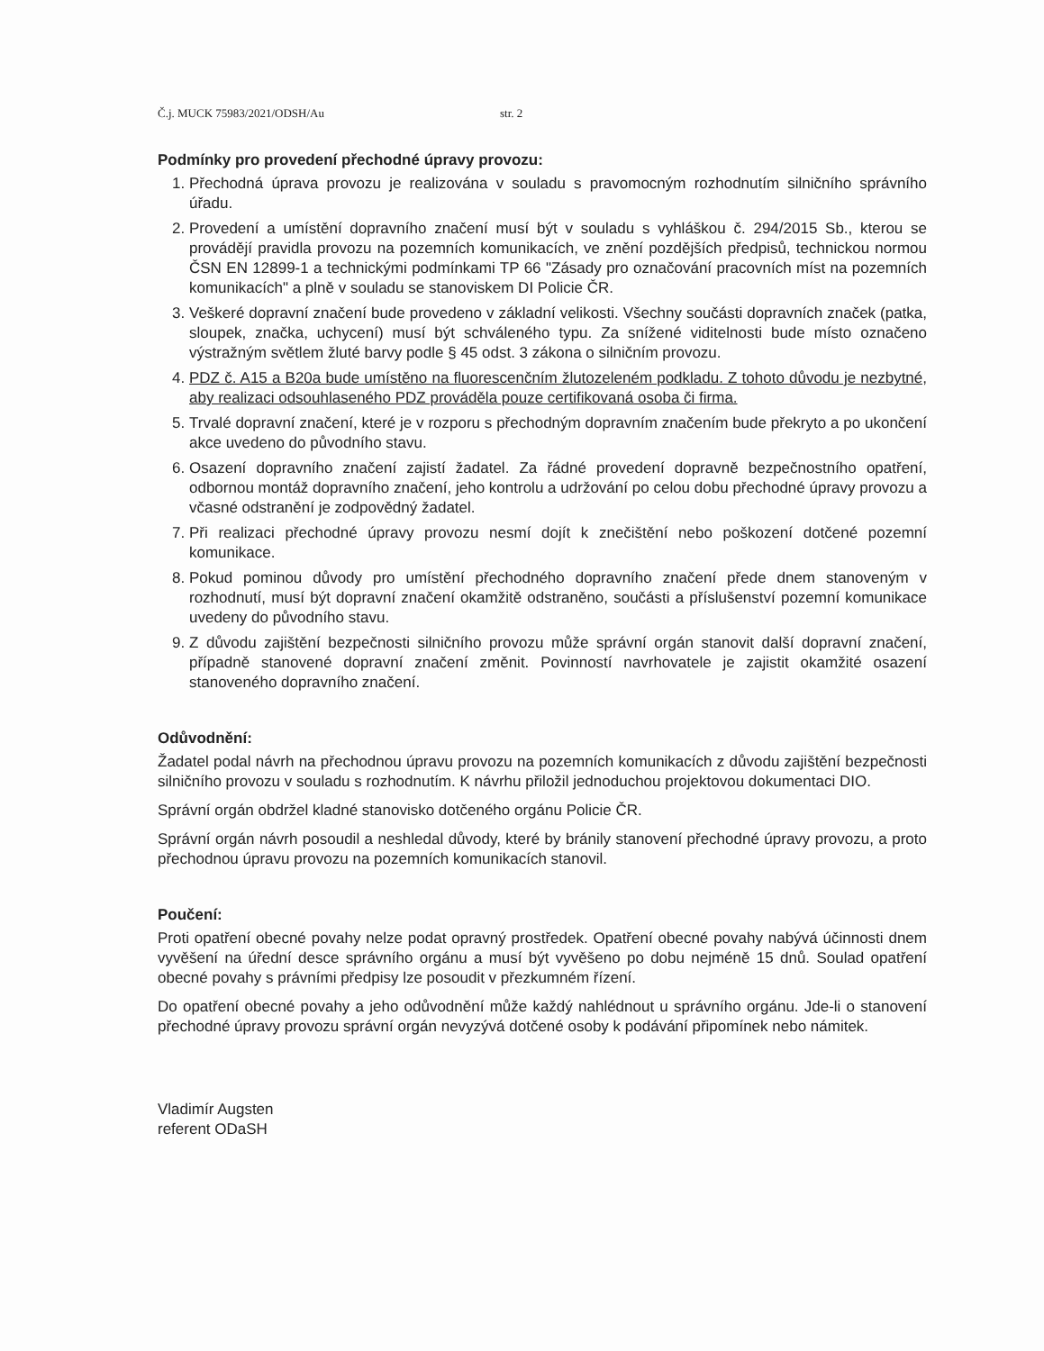Č.j. MUCK 75983/2021/ODSH/Au str. 2
Podmínky pro provedení přechodné úpravy provozu:
1. Přechodná úprava provozu je realizována v souladu s pravomocným rozhodnutím silničního správního úřadu.
2. Provedení a umístění dopravního značení musí být v souladu s vyhláškou č. 294/2015 Sb., kterou se provádějí pravidla provozu na pozemních komunikacích, ve znění pozdějších předpisů, technickou normou ČSN EN 12899-1 a technickými podmínkami TP 66 "Zásady pro označování pracovních míst na pozemních komunikacích" a plně v souladu se stanoviskem DI Policie ČR.
3. Veškeré dopravní značení bude provedeno v základní velikosti. Všechny součásti dopravních značek (patka, sloupek, značka, uchycení) musí být schváleného typu. Za snížené viditelnosti bude místo označeno výstražným světlem žluté barvy podle § 45 odst. 3 zákona o silničním provozu.
4. PDZ č. A15 a B20a bude umístěno na fluorescenčním žlutozeleném podkladu. Z tohoto důvodu je nezbytné, aby realizaci odsouhlaseného PDZ prováděla pouze certifikovaná osoba či firma.
5. Trvalé dopravní značení, které je v rozporu s přechodným dopravním značením bude překryto a po ukončení akce uvedeno do původního stavu.
6. Osazení dopravního značení zajistí žadatel. Za řádné provedení dopravně bezpečnostního opatření, odbornou montáž dopravního značení, jeho kontrolu a udržování po celou dobu přechodné úpravy provozu a včasné odstranění je zodpovědný žadatel.
7. Při realizaci přechodné úpravy provozu nesmí dojít k znečištění nebo poškození dotčené pozemní komunikace.
8. Pokud pominou důvody pro umístění přechodného dopravního značení přede dnem stanoveným v rozhodnutí, musí být dopravní značení okamžitě odstraněno, součásti a příslušenství pozemní komunikace uvedeny do původního stavu.
9. Z důvodu zajištění bezpečnosti silničního provozu může správní orgán stanovit další dopravní značení, případně stanovené dopravní značení změnit. Povinností navrhovatele je zajistit okamžité osazení stanoveného dopravního značení.
Odůvodnění:
Žadatel podal návrh na přechodnou úpravu provozu na pozemních komunikacích z důvodu zajištění bezpečnosti silničního provozu v souladu s rozhodnutím. K návrhu přiložil jednoduchou projektovou dokumentaci DIO.
Správní orgán obdržel kladné stanovisko dotčeného orgánu Policie ČR.
Správní orgán návrh posoudil a neshledal důvody, které by bránily stanovení přechodné úpravy provozu, a proto přechodnou úpravu provozu na pozemních komunikacích stanovil.
Poučení:
Proti opatření obecné povahy nelze podat opravný prostředek. Opatření obecné povahy nabývá účinnosti dnem vyvěšení na úřední desce správního orgánu a musí být vyvěšeno po dobu nejméně 15 dnů. Soulad opatření obecné povahy s právními předpisy lze posoudit v přezkumném řízení.
Do opatření obecné povahy a jeho odůvodnění může každý nahlédnout u správního orgánu. Jde-li o stanovení přechodné úpravy provozu správní orgán nevyzývá dotčené osoby k podávání připomínek nebo námitek.
Vladimír Augsten
referent ODaSH